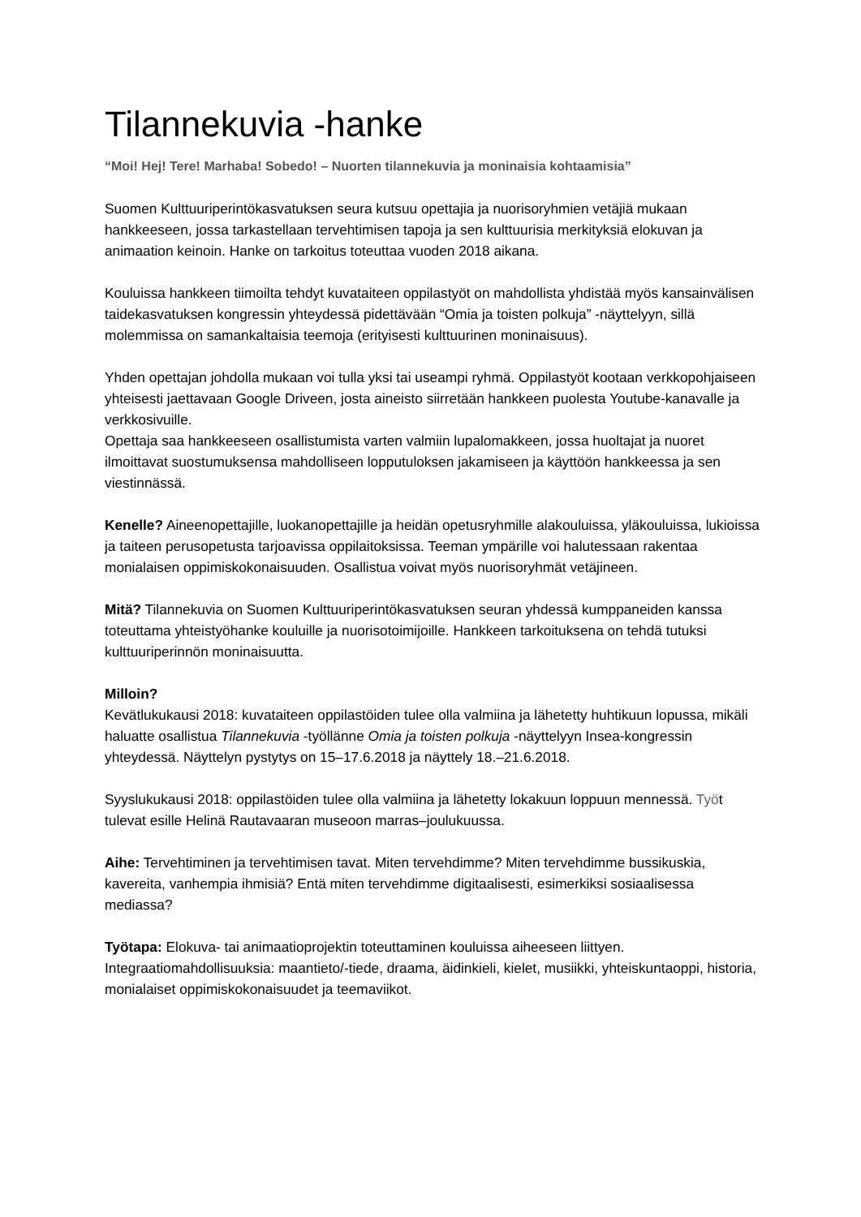Tilannekuvia -hanke
“Moi! Hej! Tere! Marhaba! Sobedo! – Nuorten tilannekuvia ja moninaisia kohtaamisia”
Suomen Kulttuuriperintökasvatuksen seura kutsuu opettajia ja nuorisoryhmien vetäjiä mukaan hankkeeseen, jossa tarkastellaan tervehtimisen tapoja ja sen kulttuurisia merkityksiä elokuvan ja animaation keinoin. Hanke on tarkoitus toteuttaa vuoden 2018 aikana.
Kouluissa hankkeen tiimoilta tehdyt kuvataiteen oppilastyöt on mahdollista yhdistää myös kansainvälisen taidekasvatuksen kongressin yhteydessä pidettävään “Omia ja toisten polkuja” -näyttelyyn, sillä molemmissa on samankaltaisia teemoja (erityisesti kulttuurinen moninaisuus).
Yhden opettajan johdolla mukaan voi tulla yksi tai useampi ryhmä. Oppilastyöt kootaan verkkopohjaiseen yhteisesti jaettavaan Google Driveen, josta aineisto siirretään hankkeen puolesta Youtube-kanavalle ja verkkosivuille.
Opettaja saa hankkeeseen osallistumista varten valmiin lupalomakkeen, jossa huoltajat ja nuoret ilmoittavat suostumuksensa mahdolliseen lopputuloksen jakamiseen ja käyttöön hankkeessa ja sen viestinnässä.
Kenelle? Aineenopettajille, luokanopettajille ja heidän opetusryhmille alakouluissa, yläkouluissa, lukioissa ja taiteen perusopetusta tarjoavissa oppilaitoksissa. Teeman ympärille voi halutessaan rakentaa monialaisen oppimiskokonaisuuden. Osallistua voivat myös nuorisoryhmät vetäjineen.
Mitä? Tilannekuvia on Suomen Kulttuuriperintökasvatuksen seuran yhdessä kumppaneiden kanssa toteuttama yhteistyöhanke kouluille ja nuorisotoimijoille. Hankkeen tarkoituksena on tehdä tutuksi kulttuuriperinnön moninaisuutta.
Milloin?
Kevätlukukausi 2018: kuvataiteen oppilastöiden tulee olla valmiina ja lähetetty huhtikuun lopussa, mikäli haluatte osallistua Tilannekuvia -työllänne Omia ja toisten polkuja -näyttelyyn Insea-kongressin yhteydessä. Näyttelyn pystytys on 15–17.6.2018 ja näyttely 18.–21.6.2018.
Syyslukukausi 2018: oppilastöiden tulee olla valmiina ja lähetetty lokakuun loppuun mennessä. Työt tulevat esille Helinä Rautavaaran museoon marras–joulukuussa.
Aihe: Tervehtiminen ja tervehtimisen tavat. Miten tervehdimme? Miten tervehdimme bussikuskia, kavereita, vanhempia ihmisiä? Entä miten tervehdimme digitaalisesti, esimerkiksi sosiaalisessa mediassa?
Työtapa: Elokuva- tai animaatioprojektin toteuttaminen kouluissa aiheeseen liittyen. Integraatiomahdollisuuksia: maantieto/-tiede, draama, äidinkieli, kielet, musiikki, yhteiskuntaoppi, historia, monialaiset oppimiskokonaisuudet ja teemaviikot.